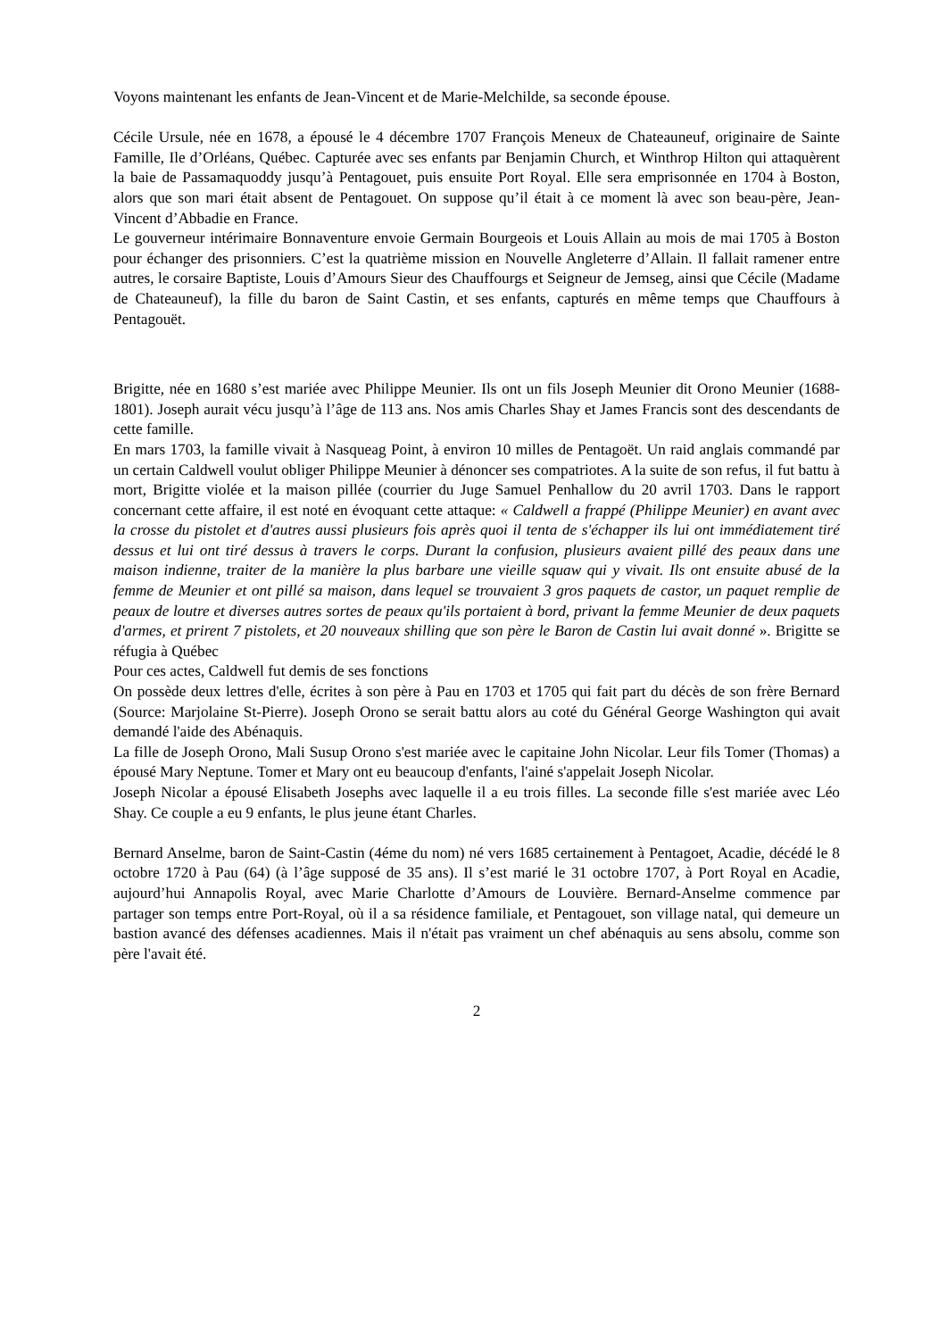Voyons maintenant les enfants de Jean-Vincent et de Marie-Melchilde, sa seconde épouse.
Cécile Ursule, née en 1678, a épousé le 4 décembre 1707 François Meneux de Chateauneuf, originaire de Sainte Famille, Ile d’Orléans, Québec. Capturée avec ses enfants par Benjamin Church, et Winthrop Hilton qui attaquèrent la baie de Passamaquoddy jusqu’à Pentagouet, puis ensuite Port Royal. Elle sera emprisonnée en 1704 à Boston, alors que son mari était absent de Pentagouet. On suppose qu’il était à ce moment là avec son beau-père, Jean-Vincent d’Abbadie en France.
Le gouverneur intérimaire Bonnaventure envoie Germain Bourgeois et Louis Allain au mois de mai 1705 à Boston pour échanger des prisonniers. C’est la quatrième mission en Nouvelle Angleterre d’Allain. Il fallait ramener entre autres, le corsaire Baptiste, Louis d’Amours Sieur des Chauffourgs et Seigneur de Jemseg, ainsi que Cécile (Madame de Chateauneuf), la fille du baron de Saint Castin, et ses enfants, capturés en même temps que Chauffours à Pentagouët.
Brigitte, née en 1680 s’est mariée avec Philippe Meunier. Ils ont un fils Joseph Meunier dit Orono Meunier (1688-1801). Joseph aurait vécu jusqu’à l’âge de 113 ans. Nos amis Charles Shay et James Francis sont des descendants de cette famille.
En mars 1703, la famille vivait à Nasqueag Point, à environ 10 milles de Pentagoët. Un raid anglais commandé par un certain Caldwell voulut obliger Philippe Meunier à dénoncer ses compatriotes. A la suite de son refus, il fut battu à mort, Brigitte violée et la maison pillée (courrier du Juge Samuel Penhallow du 20 avril 1703. Dans le rapport concernant cette affaire, il est noté en évoquant cette attaque: « Caldwell a frappé (Philippe Meunier) en avant avec la crosse du pistolet et d'autres aussi plusieurs fois après quoi il tenta de s'échapper ils lui ont immédiatement tiré dessus et lui ont tiré dessus à travers le corps. Durant la confusion, plusieurs avaient pillé des peaux dans une maison indienne, traiter de la manière la plus barbare une vieille squaw qui y vivait. Ils ont ensuite abusé de la femme de Meunier et ont pillé sa maison, dans lequel se trouvaient 3 gros paquets de castor, un paquet remplie de peaux de loutre et diverses autres sortes de peaux qu'ils portaient à bord, privant la femme Meunier de deux paquets d'armes, et prirent 7 pistolets, et 20 nouveaux shilling que son père le Baron de Castin lui avait donné ». Brigitte se réfugia à Québec
Pour ces actes, Caldwell fut demis de ses fonctions
On possède deux lettres d'elle, écrites à son père à Pau en 1703 et 1705 qui fait part du décès de son frère Bernard (Source: Marjolaine St-Pierre). Joseph Orono se serait battu alors au coté du Général George Washington qui avait demandé l'aide des Abénaquis.
La fille de Joseph Orono, Mali Susup Orono s'est mariée avec le capitaine John Nicolar. Leur fils Tomer (Thomas) a épousé Mary Neptune. Tomer et Mary ont eu beaucoup d'enfants, l'ainé s'appelait Joseph Nicolar.
Joseph Nicolar a épousé Elisabeth Josephs avec laquelle il a eu trois filles. La seconde fille s'est mariée avec Léo Shay. Ce couple a eu 9 enfants, le plus jeune étant Charles.
Bernard Anselme, baron de Saint-Castin (4éme du nom) né vers 1685 certainement à Pentagoet, Acadie, décédé le 8 octobre 1720 à Pau (64) (à l’âge supposé de 35 ans). Il s’est marié le 31 octobre 1707, à Port Royal en Acadie, aujourd’hui Annapolis Royal, avec Marie Charlotte d’Amours de Louvière. Bernard-Anselme commence par partager son temps entre Port-Royal, où il a sa résidence familiale, et Pentagouet, son village natal, qui demeure un bastion avancé des défenses acadiennes. Mais il n'était pas vraiment un chef abénaquis au sens absolu, comme son père l'avait été.
2